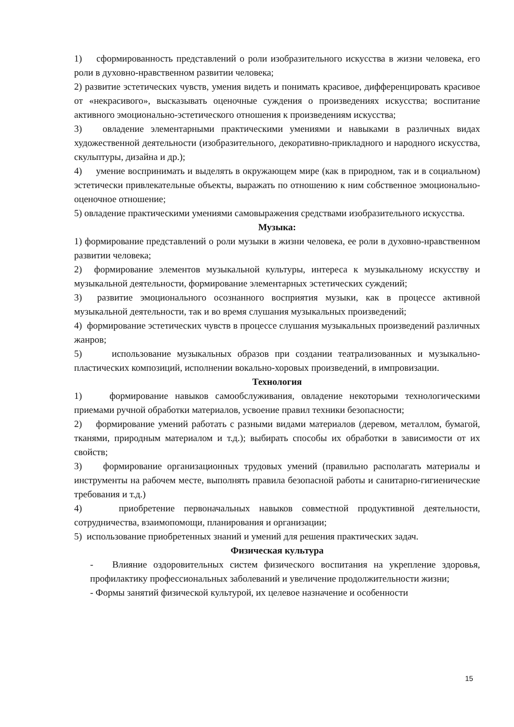1) сформированность представлений о роли изобразительного искусства в жизни человека, его роли в духовно-нравственном развитии человека;
2) развитие эстетических чувств, умения видеть и понимать красивое, дифференцировать красивое от «некрасивого», высказывать оценочные суждения о произведениях искусства; воспитание активного эмоционально-эстетического отношения к произведениям искусства;
3) овладение элементарными практическими умениями и навыками в различных видах художественной деятельности (изобразительного, декоративно-прикладного и народного искусства, скульптуры, дизайна и др.);
4) умение воспринимать и выделять в окружающем мире (как в природном, так и в социальном) эстетически привлекательные объекты, выражать по отношению к ним собственное эмоционально-оценочное отношение;
5) овладение практическими умениями самовыражения средствами изобразительного искусства.
Музыка:
1) формирование представлений о роли музыки в жизни человека, ее роли в духовно-нравственном развитии человека;
2) формирование элементов музыкальной культуры, интереса к музыкальному искусству и музыкальной деятельности, формирование элементарных эстетических суждений;
3) развитие эмоционального осознанного восприятия музыки, как в процессе активной музыкальной деятельности, так и во время слушания музыкальных произведений;
4) формирование эстетических чувств в процессе слушания музыкальных произведений различных жанров;
5) использование музыкальных образов при создании театрализованных и музыкально-пластических композиций, исполнении вокально-хоровых произведений, в импровизации.
Технология
1) формирование навыков самообслуживания, овладение некоторыми технологическими приемами ручной обработки материалов, усвоение правил техники безопасности;
2) формирование умений работать с разными видами материалов (деревом, металлом, бумагой, тканями, природным материалом и т.д.); выбирать способы их обработки в зависимости от их свойств;
3) формирование организационных трудовых умений (правильно располагать материалы и инструменты на рабочем месте, выполнять правила безопасной работы и санитарно-гигиенические требования и т.д.)
4) приобретение первоначальных навыков совместной продуктивной деятельности, сотрудничества, взаимопомощи, планирования и организации;
5) использование приобретенных знаний и умений для решения практических задач.
Физическая культура
- Влияние оздоровительных систем физического воспитания на укрепление здоровья, профилактику профессиональных заболеваний и увеличение продолжительности жизни;
- Формы занятий физической культурой, их целевое назначение и особенности
15